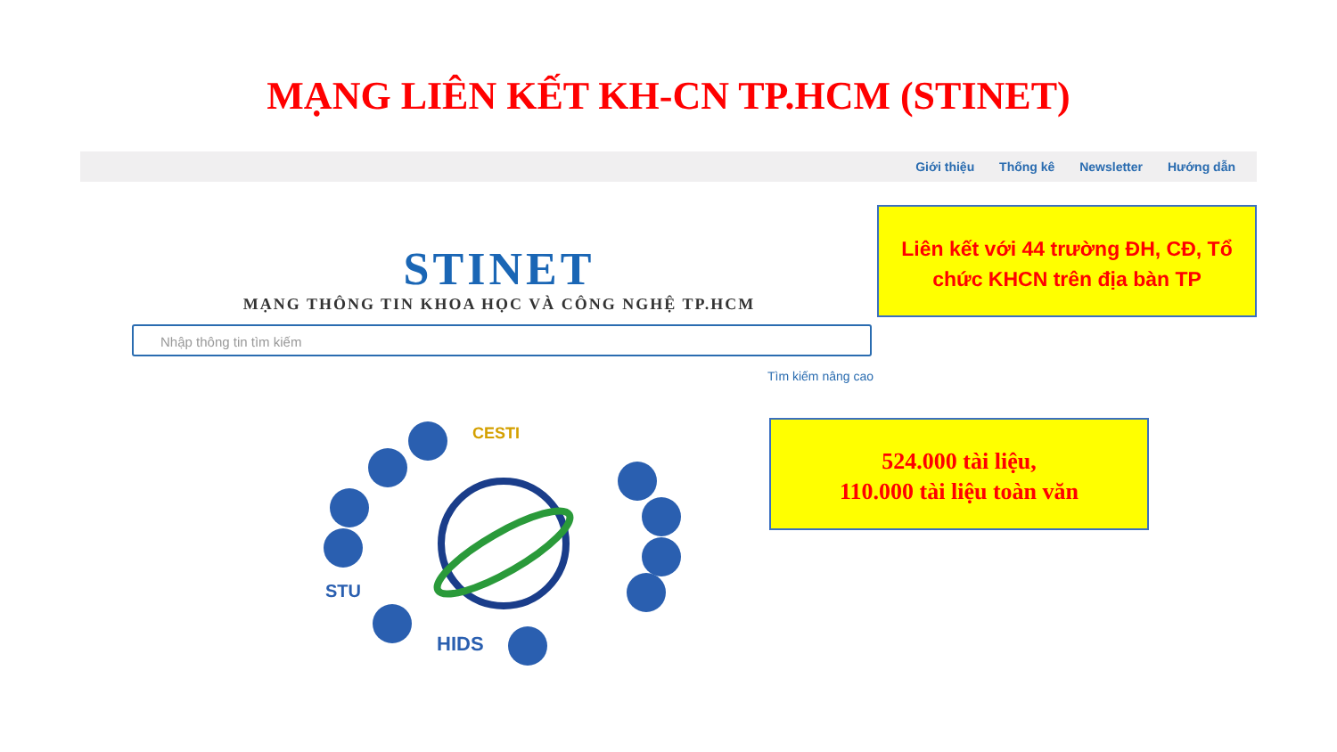MẠNG LIÊN KẾT KH-CN TP.HCM (STINET)
Giới thiệu Thống kê Newsletter Hướng dẫn
STINET
MẠNG THÔNG TIN KHOA HỌC VÀ CÔNG NGHỆ TP.HCM
Liên kết với 44 trường ĐH, CĐ, Tổ chức KHCN trên địa bàn TP
Nhập thông tin tìm kiếm
Tìm kiếm nâng cao
524.000 tài liệu,
110.000 tài liệu toàn văn
CESTI
STU
HIDS